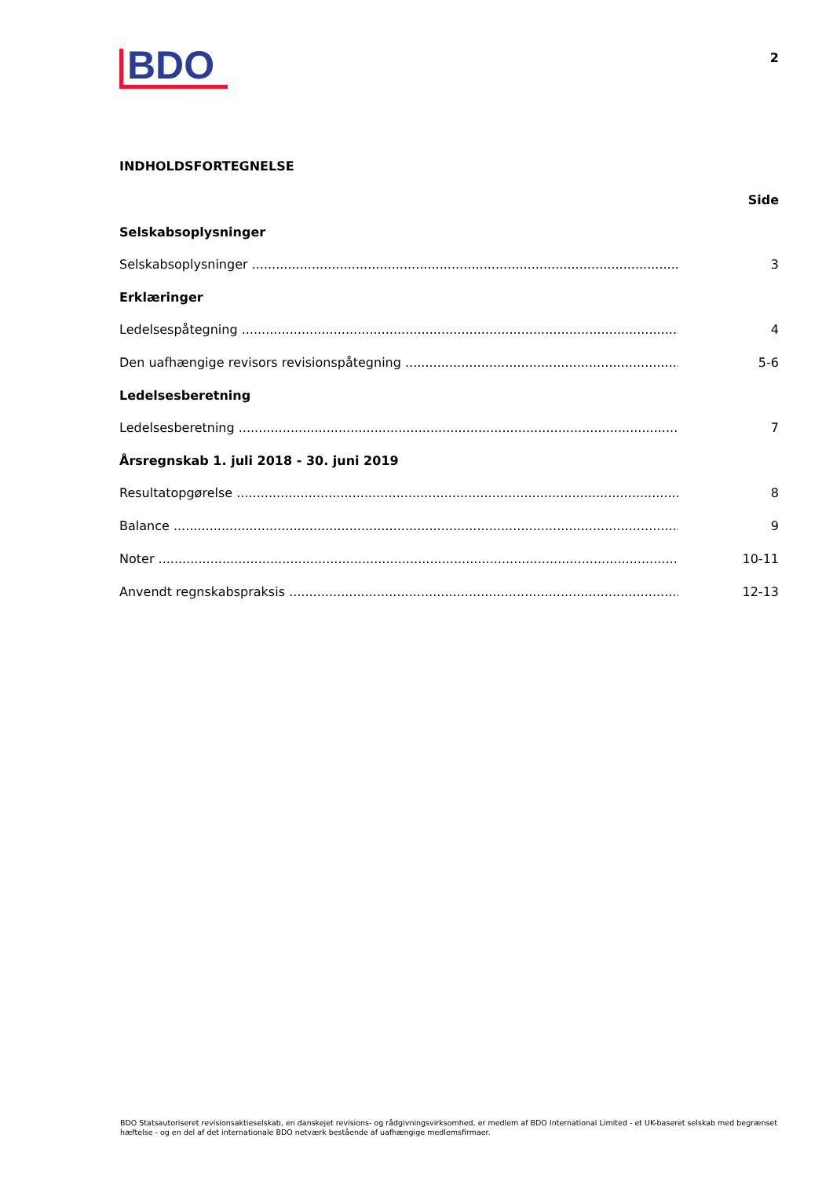BDO
2
INDHOLDSFORTEGNELSE
Side
Selskabsoplysninger
Selskabsoplysninger 3
Erklæringer
Ledelsespåtegning 4
Den uafhængige revisors revisionspåtegning 5-6
Ledelsesberetning
Ledelsesberetning 7
Årsregnskab 1. juli 2018 - 30. juni 2019
Resultatopgørelse 8
Balance 9
Noter 10-11
Anvendt regnskabspraksis 12-13
BDO Statsautoriseret revisionsaktieselskab, en danskejet revisions- og rådgivningsvirksomhed, er medlem af BDO International Limited - et UK-baseret selskab med begrænset hæftelse - og en del af det internationale BDO netværk bestående af uafhængige medlemsfirmaer.